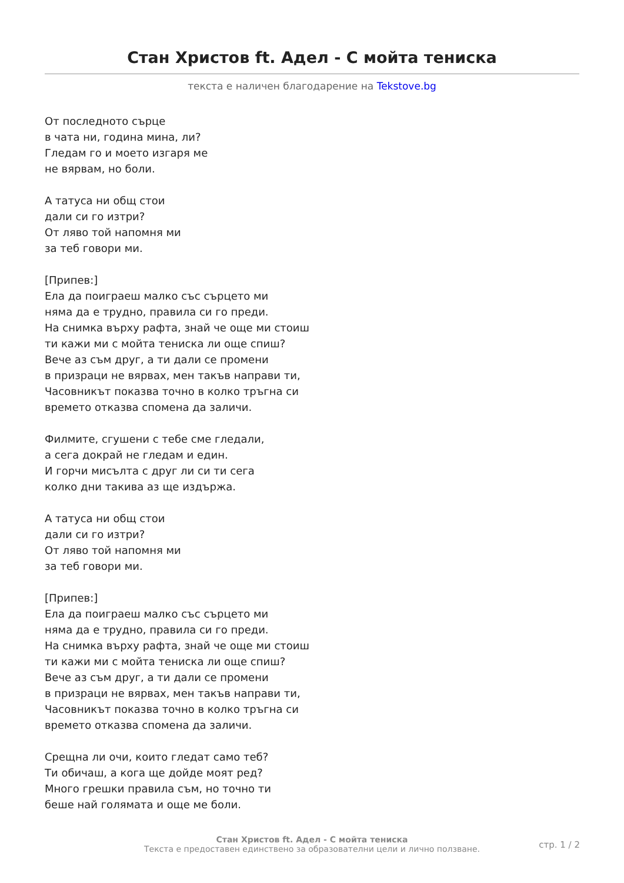Стан Христов ft. Адел - С мойта тениска
текста е наличен благодарение на Tekstove.bg
От последното сърце
в чата ни, година мина, ли?
Гледам го и моето изгаря ме
не вярвам, но боли.
А татуса ни общ стои
дали си го изтри?
От ляво той напомня ми
за теб говори ми.
[Припев:]
Ела да поиграеш малко със сърцето ми
няма да е трудно, правила си го преди.
На снимка върху рафта, знай че още ми стоиш
ти кажи ми с мойта тениска ли още спиш?
Вече аз съм друг, а ти дали се промени
в призраци не вярвах, мен такъв направи ти,
Часовникът показва точно в колко тръгна си
времето отказва спомена да заличи.
Филмите, сгушени с тебе сме гледали,
а сега докрай не гледам и един.
И горчи мисълта с друг ли си ти сега
колко дни такива аз ще издържа.
А татуса ни общ стои
дали си го изтри?
От ляво той напомня ми
за теб говори ми.
[Припев:]
Ела да поиграеш малко със сърцето ми
няма да е трудно, правила си го преди.
На снимка върху рафта, знай че още ми стоиш
ти кажи ми с мойта тениска ли още спиш?
Вече аз съм друг, а ти дали се промени
в призраци не вярвах, мен такъв направи ти,
Часовникът показва точно в колко тръгна си
времето отказва спомена да заличи.
Срещна ли очи, които гледат само теб?
Ти обичаш, а кога ще дойде моят ред?
Много грешки правила съм, но точно ти
беше най голямата и още ме боли.
Стан Христов ft. Адел - С мойта тениска
Текста е предоставен единствено за образователни цели и лично ползване.
стр. 1 / 2